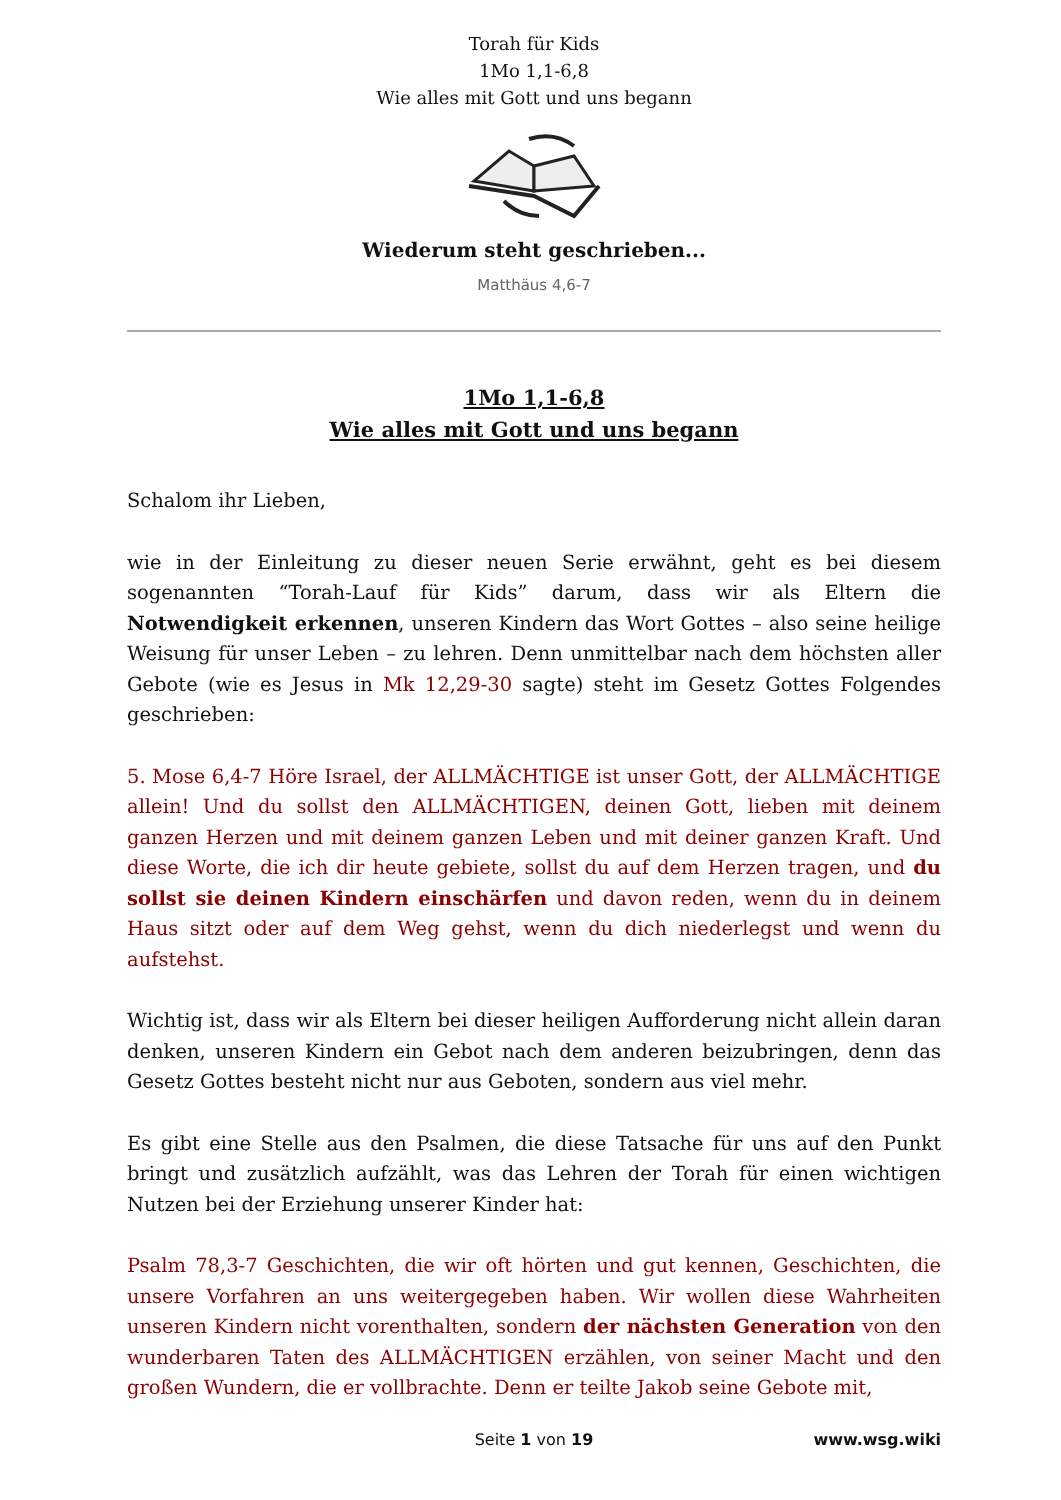Torah für Kids
1Mo 1,1-6,8
Wie alles mit Gott und uns begann
Wiederum steht geschrieben...
Matthäus 4,6-7
1Mo 1,1-6,8
Wie alles mit Gott und uns begann
Schalom ihr Lieben,
wie in der Einleitung zu dieser neuen Serie erwähnt, geht es bei diesem sogenannten “Torah-Lauf für Kids” darum, dass wir als Eltern die Notwendigkeit erkennen, unseren Kindern das Wort Gottes – also seine heilige Weisung für unser Leben – zu lehren. Denn unmittelbar nach dem höchsten aller Gebote (wie es Jesus in Mk 12,29-30 sagte) steht im Gesetz Gottes Folgendes geschrieben:
5. Mose 6,4-7 Höre Israel, der ALLMÄCHTIGE ist unser Gott, der ALLMÄCHTIGE allein! Und du sollst den ALLMÄCHTIGEN, deinen Gott, lieben mit deinem ganzen Herzen und mit deinem ganzen Leben und mit deiner ganzen Kraft. Und diese Worte, die ich dir heute gebiete, sollst du auf dem Herzen tragen, und du sollst sie deinen Kindern einschärfen und davon reden, wenn du in deinem Haus sitzt oder auf dem Weg gehst, wenn du dich niederlegst und wenn du aufstehst.
Wichtig ist, dass wir als Eltern bei dieser heiligen Aufforderung nicht allein daran denken, unseren Kindern ein Gebot nach dem anderen beizubringen, denn das Gesetz Gottes besteht nicht nur aus Geboten, sondern aus viel mehr.
Es gibt eine Stelle aus den Psalmen, die diese Tatsache für uns auf den Punkt bringt und zusätzlich aufzählt, was das Lehren der Torah für einen wichtigen Nutzen bei der Erziehung unserer Kinder hat:
Psalm 78,3-7 Geschichten, die wir oft hörten und gut kennen, Geschichten, die unsere Vorfahren an uns weitergegeben haben. Wir wollen diese Wahrheiten unseren Kindern nicht vorenthalten, sondern der nächsten Generation von den wunderbaren Taten des ALLMÄCHTIGEN erzählen, von seiner Macht und den großen Wundern, die er vollbrachte. Denn er teilte Jakob seine Gebote mit,
Seite 1 von 19
www.wsg.wiki